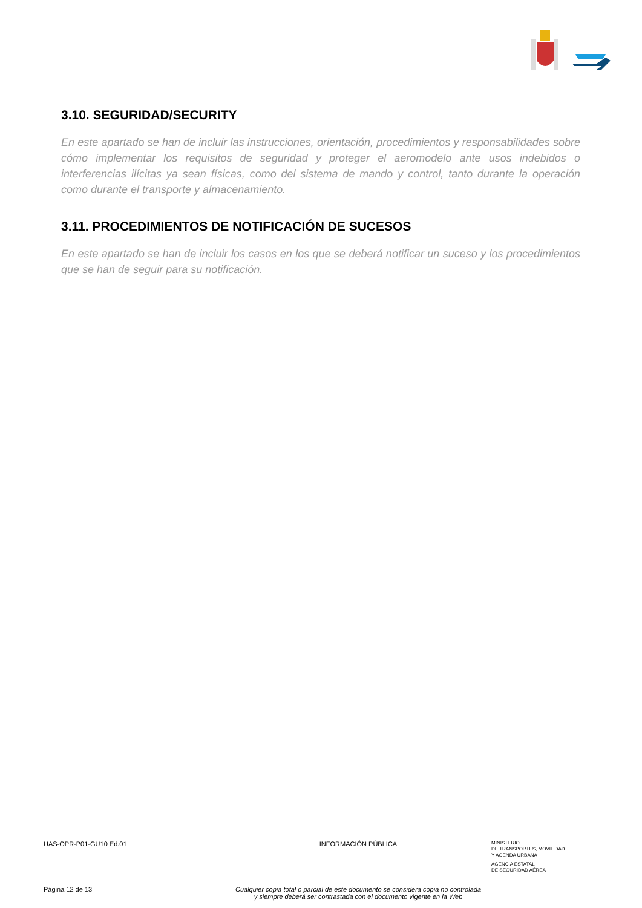3.10. SEGURIDAD/SECURITY
En este apartado se han de incluir las instrucciones, orientación, procedimientos y responsabilidades sobre cómo implementar los requisitos de seguridad y proteger el aeromodelo ante usos indebidos o interferencias ilícitas ya sean físicas, como del sistema de mando y control, tanto durante la operación como durante el transporte y almacenamiento.
3.11. PROCEDIMIENTOS DE NOTIFICACIÓN DE SUCESOS
En este apartado se han de incluir los casos en los que se deberá notificar un suceso y los procedimientos que se han de seguir para su notificación.
UAS-OPR-P01-GU10 Ed.01
INFORMACIÓN PÚBLICA
MINISTERIO
DE TRANSPORTES, MOVILIDAD
Y AGENDA URBANA
AGENCIA ESTATAL
DE SEGURIDAD AÉREA
Página 12 de 13
Cualquier copia total o parcial de este documento se considera copia no controlada
y siempre deberá ser contrastada con el documento vigente en la Web